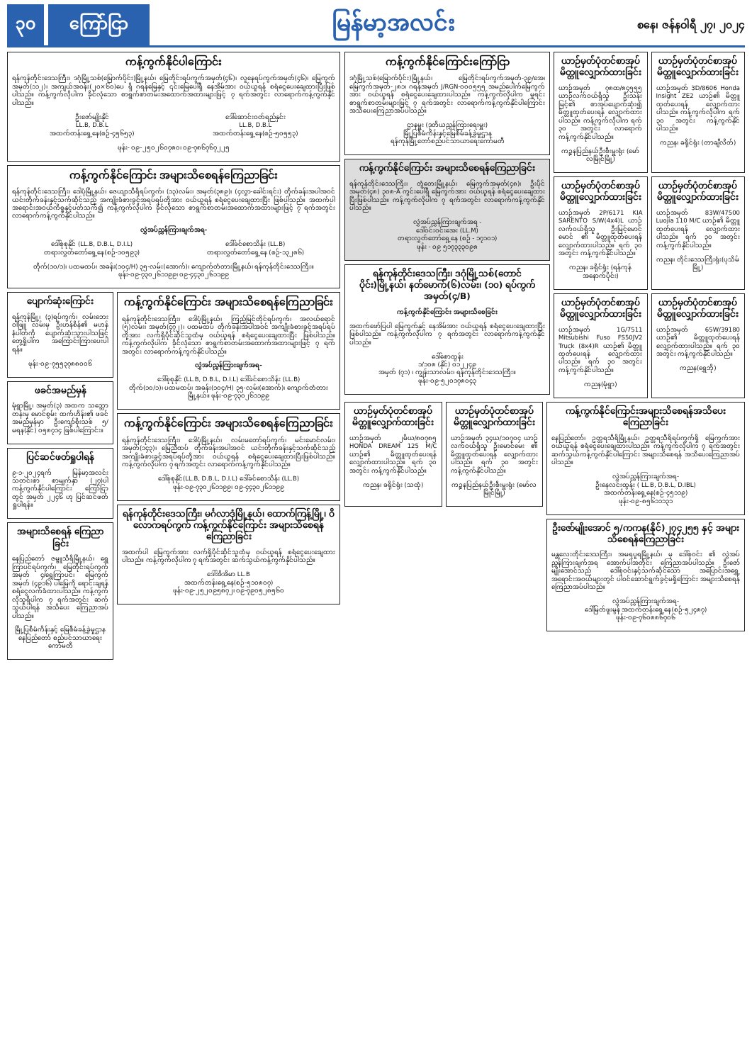၃၀ ကြော်ငြာ
မြန်မာ့အလင်း
စနေ၊ ဇန်နဝါရီ ၂၇၊ ၂၀၂၄
ကန့်ကွက်နိုင်ပါကြောင်း
ရန်ကုန်တိုင်းဒေသကြီး၊ ဒဂုံမြို့သစ်(မြောက်ပိုင်း)မြို့နယ်၊ မြေတိုင်းရပ်ကွက်အမှတ်(၄၆)၊ လူနေရပ်ကွက်အမှတ်(၄၆)၊ မြေကွက်အမှတ်(၁၁၂)၊ အကျယ်အဝန်း(၂၀×၆၀)ပေ ရှိ ဂရန်မြေနှင့် ၎င်းမြေပေါ်ရှိ နေအိမ်အား ဝယ်ယူရန် စရံငွေပေးချေထားပြီးဖြစ်ပါသည်။ ကန့်ကွက်လိုပါက ခိုင်လုံသော စာရွက်စာတမ်းအထောက်အထားများဖြင့် ၇ ရက်အတွင်း လာရောက်ကန့်ကွက်နိုင်ပါသည်။
ဦးဇော်မျိုးနိုင်
LL.B, D.B.L
အထက်တန်းရှေ့နေ(စဉ်-၄၅၆၅၃)
ဒေါ်ဆောင်းဝတ်ရည်နှင်း
LL.B, D.B.L
အထက်တန်းရှေ့နေ(စဉ်-၅၀၅၅၃)
ဖုန်း- ၀၉-၂၅၀၂၆၀၇၈၀၊ ၀၉-၇၈၆၇၆၇၂၂၅
ကန့်ကွက်နိုင်ကြောင်း အများသိစေရန်ကြေညာခြင်း
ရန်ကုန်တိုင်းဒေသကြီး၊ ဒေါပုံမြို့နယ်၊ ဇေယျာသီရိရပ်ကွက်၊ (၁၃)လမ်း၊ အမှတ်(၃၈၉)၊ (၄လွှာ-ခေါင်းရင်း) တိုက်ခန်းအပါအဝင် ယင်းတိုက်ခန်းနှင့်သက်ဆိုင်သည့် အကျိုးခံစားခွင့်အရပ်ရပ်တို့အား ဝယ်ယူရန် စရံငွေပေးချေထားပြီး ဖြစ်ပါသည်။ အထက်ပါအရောင်းအဝယ်ကိစ္စနှင့်ပတ်သက်၍ ကန့်ကွက်လိုပါက ခိုင်လုံသော စာရွက်စာတမ်းအထောက်အထားများဖြင့် ၇ ရက်အတွင်း လာရောက်ကန့်ကွက်နိုင်ပါသည်။
လွှဲအပ်ညွှန်ကြားချက်အရ-
ဒေါ်စုစုနိုင် (LL.B, D.B.L, D.I.L)
တရားလွှတ်တော်ရှေ့နေ(စဉ်-၁၀၅၉၃)
ဒေါ်ခင်စောသိန်း (LL.B)
တရားလွှတ်တော်ရှေ့နေ (စဉ်-၁၃၂၈၆)
တိုက်(၁၀/၁)၊ ပထမထပ်၊ အခန်း(၁၀၄/H) ၃၅-လမ်း(အောက်)၊ ကျောက်တံတားမြို့နယ်၊ ရန်ကုန်တိုင်းဒေသကြီး။ ဖုန်း-၀၉-၇၃၀၂၆၁၁၉၉၊ ၀၉-၄၄၃၀၂၆၁၁၉၉
ပျောက်ဆုံးကြောင်း
ရန်ကုန်မြို့၊ (၃)ရပ်ကွက်၊ လမ်းဘေးဝါဖြူ လမ်းမှ ဦးဟန်စိန်၏ မဟန်နံပါတ်ကို ပျောက်ဆုံးသွားပါသဖြင့် တွေ့ရှိပါက အကြောင်းကြားပေးပါရန်။
ဖုန်း-၀၉-၇၅၅၃၇၈၈၀၀၆
ဖခင်အမည်မှန်
မုံရွာမြို့၊ အမှတ်(၃) အထက သဘ္ဘောတန်းမှ မောင်စွမ်း ထက်ဟိန်း၏ ဖခင်အမည်မှန်မှာ ဦးကျော်စိုးသစ် ၅/မရန(နိုင်) ၀၅၈၇၁၄ ဖြစ်ပါကြောင်း။
ပြင်ဆင်ဖတ်ရှုပါရန်
၉-၁-၂၀၂၄ရက် မြန်မာ့အလင်း သတင်းစာ စာမျက်နှာ (၂၇)ပါ ကန့်ကွက်နိုင်ပါကြောင်း ကြော်ငြာတွင် အမှတ် ၂၂၄၆ ဟု ပြင်ဆင်ဖတ်ရှုပါရန်။
အများသိစေရန် ကြေညာခြင်း
နေပြည်တော် ဇမ္ဗူသီရိမြို့နယ်၊ ရွှေကြာပင်ရပ်ကွက်၊ မြေတိုင်းရပ်ကွက် အမှတ် ၄/ရွှေကြာပင်၊ မြေကွက်အမှတ် (၄၉၁၆) ပါမြေကို ရောင်းချရန် စရံငွေလက်ခံထားပါသည်။ ကန့်ကွက်လိုသူရှိပါက ၇ ရက်အတွင်း ဆက်သွယ်ပါရန် အသိပေး ကြေညာအပ်ပါသည်။
မြို့ပြစီမံကိန်းနှင့် မြေစီမံခန့်ခွဲမှုဌာန နေပြည်တော် စည်ပင်သာယာရေးကော်မတီ
ကန့်ကွက်နိုင်ကြောင်း အများသိစေရန်ကြေညာခြင်း
ရန်ကုန်တိုင်းဒေသကြီး၊ ဒေါပုံမြို့နယ်၊ ကြည့်မြင်တိုင်ရပ်ကွက်၊ အလယ်ရောင် (၅)လမ်း၊ အမှတ်(၄၇၂)၊ ပထမထပ် တိုက်ခန်းအပါအဝင် အကျိုးခံစားခွင့်အရပ်ရပ်တို့အား လက်ရှိပိုင်ဆိုင်သူထံမှ ဝယ်ယူရန် စရံငွေပေးချေထားပြီး ဖြစ်ပါသည်။ ကန့်ကွက်လိုပါက ခိုင်လုံသော စာရွက်စာတမ်းအထောက်အထားများဖြင့် ၇ ရက်အတွင်း လာရောက်ကန့်ကွက်နိုင်ပါသည်။
လွှဲအပ်ညွှန်ကြားချက်အရ-
ဒေါ်စုစုနိုင် (LL.B, D.B.L, D.I.L) ဒေါ်ခင်စောသိန်း (LL.B)
တိုက်(၁၀/၁)၊ ပထမထပ်၊ အခန်း(၁၀၄/H) ၃၅-လမ်း(အောက်)၊ ကျောက်တံတားမြို့နယ်။ ဖုန်း-၀၉-၇၃၀၂၆၁၁၉၉
ကန့်ကွက်နိုင်ကြောင်း အများသိစေရန်ကြေညာခြင်း
ရန်ကုန်တိုင်းဒေသကြီး၊ ဒေါပုံမြို့နယ်၊ လမ်းမတော်ရပ်ကွက်၊ မင်းမောင်လမ်း၊ အမှတ်(၁၄၃)၊ မြေညီထပ် တိုက်ခန်းအပါအဝင် ယင်းတိုက်ခန်းနှင့်သက်ဆိုင်သည့် အကျိုးခံစားခွင့်အရပ်ရပ်တို့အား ဝယ်ယူရန် စရံငွေပေးချေထားပြီးဖြစ်ပါသည်။ ကန့်ကွက်လိုပါက ၇ ရက်အတွင်း လာရောက်ကန့်ကွက်နိုင်ပါသည်။
ဒေါ်စုစုနိုင်(LL.B, D.B.L, D.I.L) ဒေါ်ခင်စောသိန်း (LL.B)
ဖုန်း-၀၉-၇၃၀၂၆၁၁၉၉၊ ၀၉-၄၄၃၀၂၆၁၁၉၉
ရန်ကုန်တိုင်းဒေသကြီး၊ မင်္ဂလာဒုံမြို့နယ်၊ ထောက်ကြန့်မြို့၊ ဝိလောကရပ်ကွက် ကန့်ကွက်နိုင်ကြောင်း အများသိစေရန် ကြေညာခြင်း
အထက်ပါ မြေကွက်အား လက်ရှိပိုင်ဆိုင်သူထံမှ ဝယ်ယူရန် စရံငွေပေးချေထားပါသည်။ ကန့်ကွက်လိုပါက ၇ ရက်အတွင်း ဆက်သွယ်ကန့်ကွက်နိုင်ပါသည်။
ဒေါ်အိအိမာ LL.B
အထက်တန်းရှေ့နေ(စဉ်-၅၁၀၈၀၇)
ဖုန်း-၀၉-၂၅၂၀၉၅၈၇၂၊ ၀၉-၇၉၀၅၂၈၅၆၀
ကန့်ကွက်နိုင်ကြောင်းကြော်ငြာ
ဒဂုံမြို့သစ်(မြောက်ပိုင်း)မြို့နယ်၊ မြေတိုင်းရပ်ကွက်အမှတ်-၃၉/အေ၊ မြေကွက်အမှတ်-၂၈၁၊ ဂရန်အမှတ် J/RGN-၀၀၀၅၅၅ အမည်ပေါက်မြေကွက်အား ဝယ်ယူရန် စရံငွေပေးချေထားပါသည်။ ကန့်ကွက်လိုပါက မူရင်းစာရွက်စာတမ်းများဖြင့် ၇ ရက်အတွင်း လာရောက်ကန့်ကွက်နိုင်ပါကြောင်း အသိပေးကြေညာအပ်ပါသည်။
ဌာနမှူး (ဒုတိယညွှန်ကြားရေးမှူး)
မြို့ပြစီမံကိန်းနှင့်မြေစီမံခန့်ခွဲမှုဌာန
ရန်ကုန်မြို့တော်စည်ပင်သာယာရေးကော်မတီ
ကန့်ကွက်နိုင်ကြောင်း အများသိစေရန်ကြေညာခြင်း
ရန်ကုန်တိုင်းဒေသကြီး၊ တွံတေးမြို့နယ်၊ မြေကွက်အမှတ်(၄၈)၊ ဦးပိုင်အမှတ်(၄၈) ၃၀၈-A ကွင်းပေါ်ရှိ မြေကွက်အား ဝယ်ယူရန် စရံငွေပေးချေထားပြီးဖြစ်ပါသည်။ ကန့်ကွက်လိုပါက ၇ ရက်အတွင်း လာရောက်ကန့်ကွက်နိုင်ပါသည်။
လွှဲအပ်ညွှန်ကြားချက်အရ -
ဒေါ်ဝင်းဝင်းအေး (LL.M)
တရားလွှတ်တော်ရှေ့နေ (စဉ် - ၁၇၁၀၁)
ဖုန်း - ၀၉ ၅၁၇၃၃၃၀၉၈
ရန်ကုန်တိုင်းဒေသကြီး၊ ဒဂုံမြို့သစ်(တောင်ပိုင်း)မြို့နယ်၊ နတ်မောက်(၆)လမ်း၊ (၁၀) ရပ်ကွက် အမှတ်(၄/B)
ကန့်ကွက်နိုင်ကြောင်း အများသိစေခြင်း
အထက်ဖော်ပြပါ မြေကွက်နှင့် နေအိမ်အား ဝယ်ယူရန် စရံငွေပေးချေထားပြီး ဖြစ်ပါသည်။ ကန့်ကွက်လိုပါက ၇ ရက်အတွင်း လာရောက်ကန့်ကွက်နိုင်ပါသည်။
ဒေါ်စောထွန်း
၁/၁၀၈ (နိုင်) ၀၁၂၂၄၉
အမှတ် (၇၁) ၊ ကျွန်းသာလမ်း၊ ရန်ကုန်တိုင်းဒေသကြီး။ ဖုန်း-၀၉-၅၂၀၁၇၈၀၄၃
ယာဉ်မှတ်ပုံတင်စာအုပ် မိတ္တူလျှောက်ထားခြင်း
ယာဉ်အမှတ် ၇၈ထ/၈၄၅၅၅ ယာဉ်လက်ဝယ်ရှိသူ ဦးသန်းမြင့်၏ စာအုပ်ပျောက်ဆုံး၍ မိတ္တူထုတ်ပေးရန် လျှောက်ထားပါသည်။ ကန့်ကွက်လိုပါက ရက် ၃၀ အတွင်း လာရောက်ကန့်ကွက်နိုင်ပါသည်။
ကဉ္စနပြည်နယ်ဦးစီးမှူးရုံး (မော်လမြိုင်မြို့)
ယာဉ်မှတ်ပုံတင်စာအုပ် မိတ္တူလျှောက်ထားခြင်း
ယာဉ်အမှတ် 3D/8606 Honda Insight ZE2 ယာဉ်၏ မိတ္တူထုတ်ပေးရန် လျှောက်ထားပါသည်။ ကန့်ကွက်လိုပါက ရက် ၃၀ အတွင်း ကန့်ကွက်နိုင်ပါသည်။
ကညန၊ ခရိုင်ရုံး (တာချီလိတ်)
ယာဉ်မှတ်ပုံတင်စာအုပ် မိတ္တူလျှောက်ထားခြင်း
ယာဉ်အမှတ် 2P/6171 KIA SARENTO S/W(4x4)L ယာဉ်လက်ဝယ်ရှိသူ ဦးမြင့်မောင်မောင် ၏ မိတ္တူထုတ်ပေးရန် လျှောက်ထားပါသည်။ ရက် ၃၀ အတွင်း ကန့်ကွက်နိုင်ပါသည်။
ကညန၊ ခရိုင်ရုံး (ရန်ကုန်အနောက်ပိုင်း)
ယာဉ်မှတ်ပုံတင်စာအုပ် မိတ္တူလျှောက်ထားခြင်း
ယာဉ်အမှတ် 83W/47500 Luojia 110 M/C ယာဉ်၏ မိတ္တူထုတ်ပေးရန် လျှောက်ထားပါသည်။ ရက် ၃၀ အတွင်း ကန့်ကွက်နိုင်ပါသည်။
ကညန၊ တိုင်းဒေသကြီးရုံး(ပုသိမ်မြို့)
ယာဉ်မှတ်ပုံတင်စာအုပ် မိတ္တူလျှောက်ထားခြင်း
ယာဉ်အမှတ် 1G/7511 Mitsubishi Fuso FS50JV2 Truck (8x4)R ယာဉ်၏ မိတ္တူထုတ်ပေးရန် လျှောက်ထားပါသည်။ ရက် ၃၀ အတွင်း ကန့်ကွက်နိုင်ပါသည်။
ကညန(မုံရွာ)
ယာဉ်မှတ်ပုံတင်စာအုပ် မိတ္တူလျှောက်ထားခြင်း
ယာဉ်အမှတ် 65W/39180 ယာဉ်၏ မိတ္တူထုတ်ပေးရန် လျှောက်ထားပါသည်။ ရက် ၃၀ အတွင်း ကန့်ကွက်နိုင်ပါသည်။
ကညန(ရွှေဘို)
ယာဉ်မှတ်ပုံတင်စာအုပ် မိတ္တူလျှောက်ထားခြင်း
ယာဉ်အမှတ် ၂မိယ/၈၀၇၈၅ HONDA DREAM 125 M/C ယာဉ်၏ မိတ္တူထုတ်ပေးရန် လျှောက်ထားပါသည်။ ရက် ၃၀ အတွင်း ကန့်ကွက်နိုင်ပါသည်။
ကညန၊ ခရိုင်ရုံး (သထုံ)
ယာဉ်မှတ်ပုံတင်စာအုပ် မိတ္တူလျှောက်ထားခြင်း
ယာဉ်အမှတ် ၃၄ယ/၁၀၇၀၄ ယာဉ်လက်ဝယ်ရှိသူ ဦးမောင်မေး ၏ မိတ္တူထုတ်ပေးရန် လျှောက်ထားပါသည်။ ရက် ၃၀ အတွင်း ကန့်ကွက်နိုင်ပါသည်။
ကဉ္စနပြည်နယ်ဦးစီးမှူးရုံး (မော်လမြိုင်မြို့)
ကန့်ကွက်နိုင်ကြောင်းအများသိစေရန်အသိပေးကြေညာခြင်း
နေပြည်တော်၊ ဥတ္တရသီရိမြို့နယ်၊ ဥတ္တရသီရိရပ်ကွက်ရှိ မြေကွက်အား ဝယ်ယူရန် စရံငွေပေးချေထားပါသည်။ ကန့်ကွက်လိုပါက ၇ ရက်အတွင်း ဆက်သွယ်ကန့်ကွက်နိုင်ပါကြောင်း အများသိစေရန် အသိပေးကြေညာအပ်ပါသည်။
လွှဲအပ်ညွှန်ကြားချက်အရ-
ဦးနေလင်းထွန်း ( LL.B, D.B.L, D.IBL)
အထက်တန်းရှေ့နေ(စဉ်-၄၅၁၁၉)
ဖုန်း-၀၉-၈၅၆၁၁၁၃၁
ဦးဇော်မျိုးအောင် ၅/ကကန(နိုင်)၂၇၄၂၅၅ နှင့် အများသိစေရန်ကြေညာခြင်း
မန္တလေးတိုင်းဒေသကြီး၊ အမရပူရမြို့နယ်၊ မှ ဒေါ်စုဝင်း ၏ လွှဲအပ်ညွှန်ကြားချက်အရ အောက်ပါအတိုင်း ကြေညာအပ်ပါသည်။ ဦးဇော်မျိုးအောင်သည် ဒေါ်စုဝင်းနှင့်သက်ဆိုင်သော အပြောင်းအရွှေ့အရောင်းအဝယ်များတွင် ပါဝင်ဆောင်ရွက်ခွင့်မရှိကြောင်း အများသိစေရန် ကြေညာအပ်ပါသည်။
လွှဲအပ်ညွှန်ကြားချက်အရ-
ဒေါ်မြတ်ဖူးမွန် အထက်တန်းရှေ့နေ(စဉ်-၅၂၄၈၇)
ဖုန်း-၀၉-၇၆၀၈၈၆၇၀၆